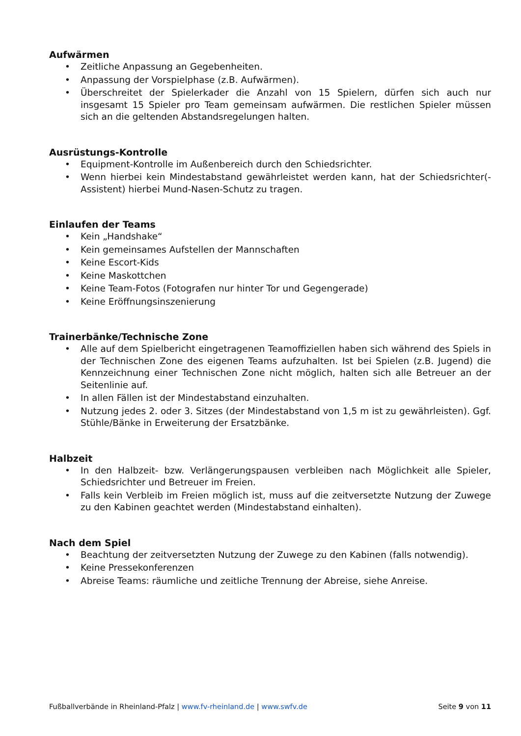Aufwärmen
• Zeitliche Anpassung an Gegebenheiten.
• Anpassung der Vorspielphase (z.B. Aufwärmen).
• Überschreitet der Spielerkader die Anzahl von 15 Spielern, dürfen sich auch nur insgesamt 15 Spieler pro Team gemeinsam aufwärmen. Die restlichen Spieler müssen sich an die geltenden Abstandsregelungen halten.
Ausrüstungs-Kontrolle
• Equipment-Kontrolle im Außenbereich durch den Schiedsrichter.
• Wenn hierbei kein Mindestabstand gewährleistet werden kann, hat der Schiedsrichter(-Assistent) hierbei Mund-Nasen-Schutz zu tragen.
Einlaufen der Teams
• Kein „Handshake“
• Kein gemeinsames Aufstellen der Mannschaften
• Keine Escort-Kids
• Keine Maskottchen
• Keine Team-Fotos (Fotografen nur hinter Tor und Gegengerade)
• Keine Eröffnungsinszenierung
Trainerbänke/Technische Zone
• Alle auf dem Spielbericht eingetragenen Teamoffiziellen haben sich während des Spiels in der Technischen Zone des eigenen Teams aufzuhalten. Ist bei Spielen (z.B. Jugend) die Kennzeichnung einer Technischen Zone nicht möglich, halten sich alle Betreuer an der Seitenlinie auf.
• In allen Fällen ist der Mindestabstand einzuhalten.
• Nutzung jedes 2. oder 3. Sitzes (der Mindestabstand von 1,5 m ist zu gewährleisten). Ggf. Stühle/Bänke in Erweiterung der Ersatzbänke.
Halbzeit
• In den Halbzeit- bzw. Verlängerungspausen verbleiben nach Möglichkeit alle Spieler, Schiedsrichter und Betreuer im Freien.
• Falls kein Verbleib im Freien möglich ist, muss auf die zeitversetzte Nutzung der Zuwege zu den Kabinen geachtet werden (Mindestabstand einhalten).
Nach dem Spiel
• Beachtung der zeitversetzten Nutzung der Zuwege zu den Kabinen (falls notwendig).
• Keine Pressekonferenzen
• Abreise Teams: räumliche und zeitliche Trennung der Abreise, siehe Anreise.
Fußballverbände in Rheinland-Pfalz | www.fv-rheinland.de | www.swfv.de
Seite 9 von 11